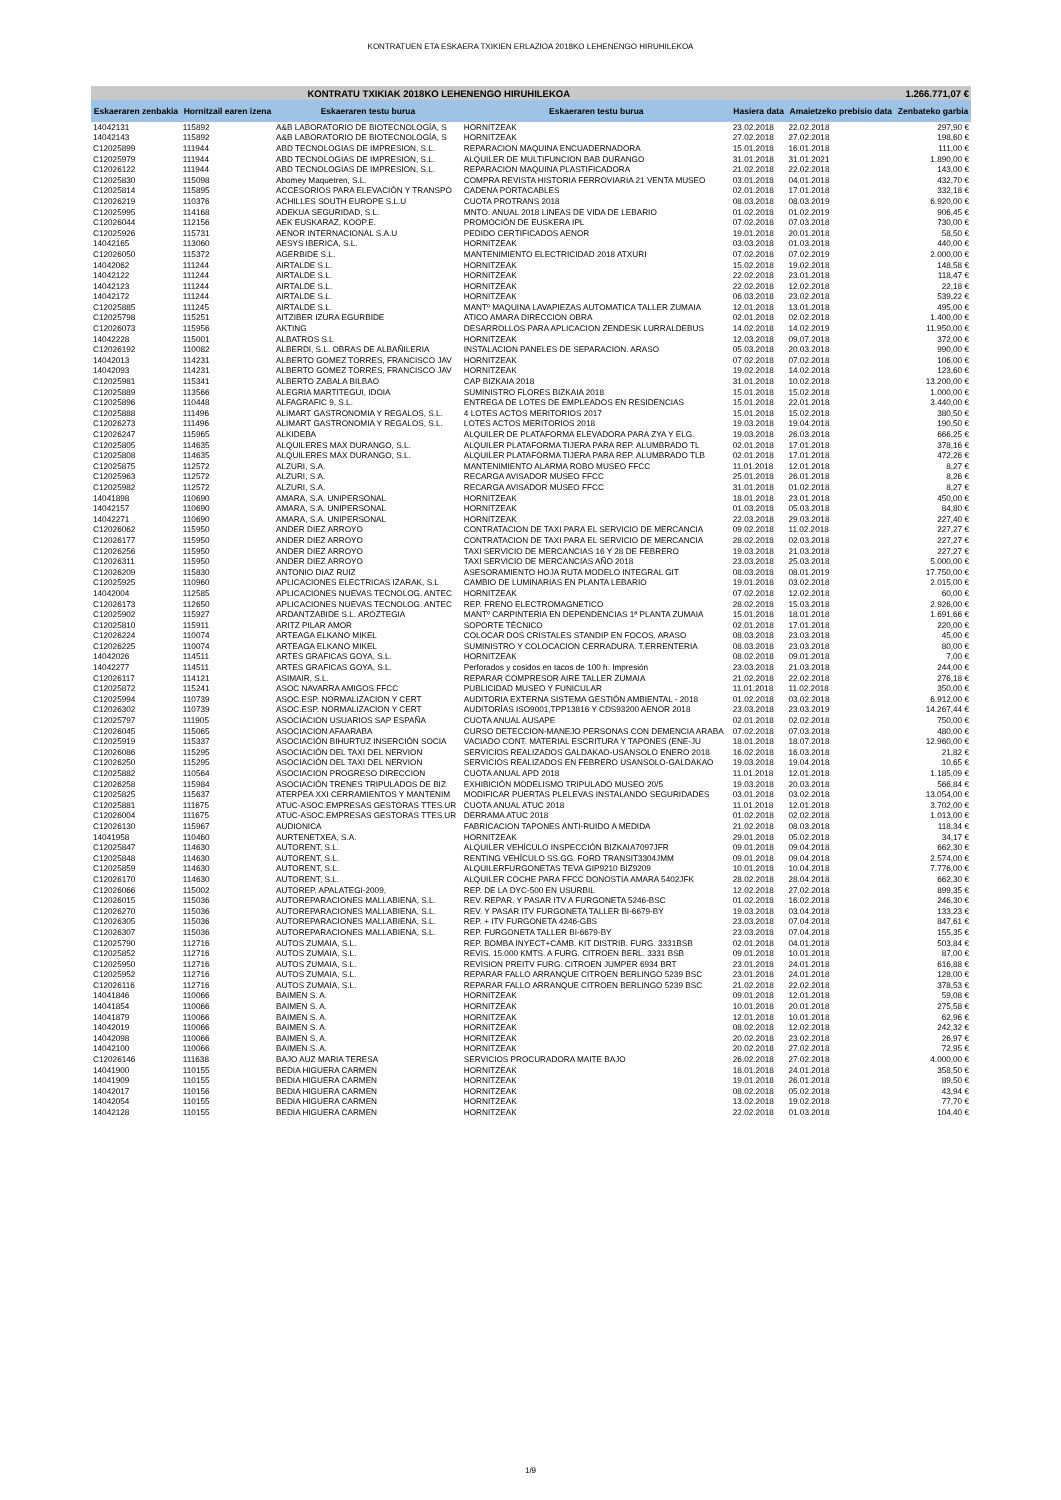KONTRATUEN ETA ESKAERA TXIKIEN ERLAZIOA 2018KO LEHENENGO HIRUHILEKOA
| KONTRATU TXIKIAK 2018KO LEHENENGO HIRUHILEKOA | | | | | 1.266.771,07 € | |
| Eskaeraren zenbakia | Hornitzail earen izena | Eskaeraren testu burua | Eskaeraren testu burua | Hasiera data | Amaietzeko prebisio data | Zenbateko garbia |
| 14042131 | 115892 | A&B LABORATORIO DE BIOTECNOLOGÍA, S | HORNITZEAK | 23.02.2018 | 22.02.2018 | 297,90 € |
| 14042143 | 115892 | A&B LABORATORIO DE BIOTECNOLOGÍA, S | HORNITZEAK | 27.02.2018 | 27.02.2018 | 198,60 € |
| C12025899 | 111944 | ABD TECNOLOGIAS DE IMPRESION, S.L. | REPARACION MAQUINA ENCUADERNADORA | 15.01.2018 | 16.01.2018 | 111,00 € |
| C12025979 | 111944 | ABD TECNOLOGIAS DE IMPRESION, S.L. | ALQUILER DE MULTIFUNCION BAB DURANGO | 31.01.2018 | 31.01.2021 | 1.890,00 € |
| C12026122 | 111944 | ABD TECNOLOGIAS DE IMPRESION, S.L. | REPARACION MAQUINA PLASTIFICADORA | 21.02.2018 | 22.02.2018 | 143,00 € |
| C12025830 | 115098 | Abomey Maquetren, S.L. | COMPRA REVISTA HISTORIA FERROVIARIA 21 VENTA MUSEO | 03.01.2018 | 04.01.2018 | 432,70 € |
| C12025814 | 115895 | ACCESORIOS PARA ELEVACIÓN Y TRANSPO | CADENA PORTACABLES | 02.01.2018 | 17.01.2018 | 332,18 € |
| C12026219 | 110376 | ACHILLES SOUTH EUROPE S.L.U | CUOTA PROTRANS 2018 | 08.03.2018 | 08.03.2019 | 6.920,00 € |
| C12025995 | 114168 | ADEKUA SEGURIDAD, S.L. | MNTO. ANUAL 2018 LINEAS DE VIDA DE LEBARIO | 01.02.2018 | 01.02.2019 | 906,45 € |
| C12026044 | 112156 | AEK EUSKARAZ, KOOP.E. | PROMOCIÓN DE EUSKERA IPL | 07.02.2018 | 07.03.2018 | 730,00 € |
| C12025926 | 115731 | AENOR INTERNACIONAL S.A.U | PEDIDO CERTIFICADOS AENOR | 19.01.2018 | 20.01.2018 | 58,50 € |
| 14042165 | 113060 | AESYS IBERICA, S.L. | HORNITZEAK | 03.03.2018 | 01.03.2018 | 440,00 € |
| C12026050 | 115372 | AGERBIDE S.L. | MANTENIMIENTO ELECTRICIDAD 2018 ATXURI | 07.02.2018 | 07.02.2019 | 2.000,00 € |
| 14042062 | 111244 | AIRTALDE S.L. | HORNITZEAK | 15.02.2018 | 19.02.2018 | 148,58 € |
| 14042122 | 111244 | AIRTALDE S.L. | HORNITZEAK | 22.02.2018 | 23.01.2018 | 118,47 € |
| 14042123 | 111244 | AIRTALDE S.L. | HORNITZEAK | 22.02.2018 | 12.02.2018 | 22,18 € |
| 14042172 | 111244 | AIRTALDE S.L. | HORNITZEAK | 06.03.2018 | 23.02.2018 | 539,22 € |
| C12025885 | 111245 | AIRTALDE S.L. | MANTº MAQUINA LAVAPIEZAS AUTOMATICA TALLER ZUMAIA | 12.01.2018 | 13.01.2018 | 495,00 € |
| C12025798 | 115251 | AITZIBER IZURA EGURBIDE | ATICO AMARA DIRECCION OBRA | 02.01.2018 | 02.02.2018 | 1.400,00 € |
| C12026073 | 115956 | AKTING | DESARROLLOS PARA APLICACION ZENDESK LURRALDEBUS | 14.02.2018 | 14.02.2019 | 11.950,00 € |
| 14042228 | 115001 | ALBATROS S.L | HORNITZEAK | 12.03.2018 | 09.07.2018 | 372,00 € |
| C12026192 | 110082 | ALBERDI, S.L. OBRAS DE ALBAÑILERIA | INSTALACION PANELES DE SEPARACION. ARASO | 05.03.2018 | 20.03.2018 | 990,00 € |
| 14042013 | 114231 | ALBERTO GOMEZ TORRES, FRANCISCO JAV | HORNITZEAK | 07.02.2018 | 07.02.2018 | 106,00 € |
| 14042093 | 114231 | ALBERTO GOMEZ TORRES, FRANCISCO JAV | HORNITZEAK | 19.02.2018 | 14.02.2018 | 123,60 € |
| C12025981 | 115341 | ALBERTO ZABALA BILBAO | CAP BIZKAIA 2018 | 31.01.2018 | 10.02.2018 | 13.200,00 € |
| C12025889 | 113566 | ALEGRIA MARTITEGUI, IDOIA | SUMINISTRO FLORES BIZKAIA 2018 | 15.01.2018 | 15.02.2018 | 1.000,00 € |
| C12025896 | 110448 | ALFAGRAFIC 9, S.L. | ENTREGA DE LOTES DE EMPLEADOS EN RESIDENCIAS | 15.01.2018 | 22.01.2018 | 3.440,00 € |
| C12025888 | 111496 | ALIMART GASTRONOMIA Y REGALOS, S.L. | 4 LOTES ACTOS MERITORIOS 2017 | 15.01.2018 | 15.02.2018 | 380,50 € |
| C12026273 | 111496 | ALIMART GASTRONOMIA Y REGALOS, S.L. | LOTES ACTOS MERITORIOS 2018 | 19.03.2018 | 19.04.2018 | 190,50 € |
| C12026247 | 115965 | ALKIDEBA | ALQUILER DE PLATAFORMA ELEVADORA PARA ZYA Y ELG. | 19.03.2018 | 26.03.2018 | 666,25 € |
| C12025805 | 114635 | ALQUILERES MAX DURANGO, S.L. | ALQUILER PLATAFORMA TIJERA PARA REP. ALUMBRADO TL | 02.01.2018 | 17.01.2018 | 378,16 € |
| C12025808 | 114635 | ALQUILERES MAX DURANGO, S.L. | ALQUILER PLATAFORMA TIJERA PARA REP. ALUMBRADO TLB | 02.01.2018 | 17.01.2018 | 472,26 € |
| C12025875 | 112572 | ALZURI, S.A. | MANTENIMIENTO ALARMA ROBO MUSEO FFCC | 11.01.2018 | 12.01.2018 | 8,27 € |
| C12025963 | 112572 | ALZURI, S.A. | RECARGA AVISADOR MUSEO FFCC | 25.01.2018 | 26.01.2018 | 8,26 € |
| C12025982 | 112572 | ALZURI, S.A. | RECARGA AVISADOR MUSEO FFCC | 31.01.2018 | 01.02.2018 | 8,27 € |
| 14041898 | 110690 | AMARA, S.A. UNIPERSONAL | HORNITZEAK | 18.01.2018 | 23.01.2018 | 450,00 € |
| 14042157 | 110690 | AMARA, S.A. UNIPERSONAL | HORNITZEAK | 01.03.2018 | 05.03.2018 | 84,80 € |
| 14042271 | 110690 | AMARA, S.A. UNIPERSONAL | HORNITZEAK | 22.03.2018 | 29.03.2018 | 227,40 € |
| C12026062 | 115950 | ANDER DIEZ ARROYO | CONTRATACION DE TAXI PARA EL SERVICIO DE MERCANCIA | 09.02.2018 | 11.02.2018 | 227,27 € |
| C12026177 | 115950 | ANDER DIEZ ARROYO | CONTRATACION DE TAXI PARA EL SERVICIO DE MERCANCIA | 28.02.2018 | 02.03.2018 | 227,27 € |
| C12026256 | 115950 | ANDER DIEZ ARROYO | TAXI SERVICIO DE MERCANCIAS 16 Y 28 DE FEBRERO | 19.03.2018 | 21.03.2018 | 227,27 € |
| C12026311 | 115950 | ANDER DIEZ ARROYO | TAXI SERVICIO DE MERCANCIAS AÑO 2018 | 23.03.2018 | 25.03.2018 | 5.000,00 € |
| C12026209 | 115830 | ANTONIO DIAZ RUIZ | ASESORAMIENTO HOJA RUTA MODELO INTEGRAL GIT | 08.03.2018 | 08.01.2019 | 17.750,00 € |
| C12025925 | 110960 | APLICACIONES ELECTRICAS IZARAK, S.L | CAMBIO DE LUMINARIAS EN PLANTA LEBARIO | 19.01.2018 | 03.02.2018 | 2.015,00 € |
| 14042004 | 112585 | APLICACIONES NUEVAS TECNOLOG. ANTEC | HORNITZEAK | 07.02.2018 | 12.02.2018 | 60,00 € |
| C12026173 | 112650 | APLICACIONES NUEVAS TECNOLOG. ANTEC | REP. FRENO ELECTROMAGNETICO | 28.02.2018 | 15.03.2018 | 2.926,00 € |
| C12025902 | 115927 | ARDANTZABIDE S.L. AROZTEGIA | MANTº CARPINTERIA EN DEPENDENCIAS 1ª PLANTA ZUMAIA | 15.01.2018 | 18.01.2018 | 1.691,66 € |
| C12025810 | 115911 | ARITZ PILAR AMOR | SOPORTE TÉCNICO | 02.01.2018 | 17.01.2018 | 220,00 € |
| C12026224 | 110074 | ARTEAGA ELKANO MIKEL | COLOCAR DOS CRISTALES STANDIP EN FOCOS. ARASO | 08.03.2018 | 23.03.2018 | 45,00 € |
| C12026225 | 110074 | ARTEAGA ELKANO MIKEL | SUMINISTRO Y COLOCACION CERRADURA. T.ERRENTERIA | 08.03.2018 | 23.03.2018 | 80,00 € |
| 14042026 | 114511 | ARTES GRAFICAS GOYA, S.L. | HORNITZEAK | 08.02.2018 | 09.01.2018 | 7,00 € |
| 14042277 | 114511 | ARTES GRAFICAS GOYA, S.L. | Perforados y cosidos en tacos de 100 h. Impresión | 23.03.2018 | 21.03.2018 | 244,00 € |
| C12026117 | 114121 | ASIMAIR, S.L. | REPARAR COMPRESOR AIRE TALLER ZUMAIA | 21.02.2018 | 22.02.2018 | 276,18 € |
| C12025872 | 115241 | ASOC NAVARRA AMIGOS FFCC | PUBLICIDAD MUSEO Y FUNICULAR | 11.01.2018 | 11.02.2018 | 350,00 € |
| C12025994 | 110739 | ASOC.ESP. NORMALIZACION Y CERT | AUDITORIA EXTERNA SISTEMA GESTIÓN AMBIENTAL - 2018 | 01.02.2018 | 03.02.2018 | 6.912,00 € |
| C12026302 | 110739 | ASOC.ESP. NORMALIZACION Y CERT | AUDITORÍAS ISO9001,TPP13816 Y CDS93200 AENOR 2018 | 23.03.2018 | 23.03.2019 | 14.267,44 € |
| C12025797 | 111905 | ASOCIACION USUARIOS SAP ESPAÑA | CUOTA ANUAL AUSAPE | 02.01.2018 | 02.02.2018 | 750,00 € |
| C12026045 | 115065 | ASOCIACION AFAARABA | CURSO DETECCION-MANEJO PERSONAS CON DEMENCIA ARABA | 07.02.2018 | 07.03.2018 | 480,00 € |
| C12025919 | 115337 | ASOCIACIÓN BIHURTUZ INSERCIÓN SOCIA | VACIADO CONT. MATERIAL ESCRITURA Y TAPONES (ENE-JU | 18.01.2018 | 18.07.2018 | 12.960,00 € |
| C12026086 | 115295 | ASOCIACIÓN DEL TAXI DEL NERVION | SERVICIOS REALIZADOS GALDAKAO-USANSOLO ENERO 2018 | 16.02.2018 | 16.03.2018 | 21,82 € |
| C12026250 | 115295 | ASOCIACIÓN DEL TAXI DEL NERVION | SERVICIOS REALIZADOS EN FEBRERO USANSOLO-GALDAKAO | 19.03.2018 | 19.04.2018 | 10,65 € |
| C12025882 | 110564 | ASOCIACION PROGRESO DIRECCION | CUOTA ANUAL APD 2018 | 11.01.2018 | 12.01.2018 | 1.185,09 € |
| C12026258 | 115984 | ASOCIACIÓN TRENES TRIPULADOS DE BIZ | EXHIBICIÓN MODELISMO TRIPULADO MUSEO 20/5 | 19.03.2018 | 20.03.2018 | 566,84 € |
| C12025825 | 115637 | ATERPEA XXI CERRAMIENTOS Y MANTENIM | MODIFICAR PUERTAS PLELEVAS INSTALANDO SEGURIDADES | 03.01.2018 | 03.02.2018 | 13.054,00 € |
| C12025881 | 111675 | ATUC-ASOC.EMPRESAS GESTORAS TTES.UR | CUOTA ANUAL ATUC 2018 | 11.01.2018 | 12.01.2018 | 3.702,00 € |
| C12026004 | 111675 | ATUC-ASOC.EMPRESAS GESTORAS TTES.UR | DERRAMA ATUC 2018 | 01.02.2018 | 02.02.2018 | 1.013,00 € |
| C12026130 | 115967 | AUDIONICA | FABRICACION TAPONES ANTI-RUIDO A MEDIDA | 21.02.2018 | 08.03.2018 | 118,34 € |
| 14041958 | 110460 | AURTENETXEA, S.A. | HORNITZEAK | 29.01.2018 | 05.02.2018 | 34,17 € |
| C12025847 | 114630 | AUTORENT, S.L. | ALQUILER VEHÍCULO INSPECCIÓN BIZKAIA7097JFR | 09.01.2018 | 09.04.2018 | 662,30 € |
| C12025848 | 114630 | AUTORENT, S.L. | RENTING VEHÍCULO SS.GG. FORD TRANSIT3304JMM | 09.01.2018 | 09.04.2018 | 2.574,00 € |
| C12025859 | 114630 | AUTORENT, S.L. | ALQUILERFURGONETAS TEVA GIP9210 BIZ9209 | 10.01.2018 | 10.04.2018 | 7.776,00 € |
| C12026170 | 114630 | AUTORENT, S.L. | ALQUILER COCHE PARA FFCC DONOSTIA AMARA 5402JFK | 28.02.2018 | 28.04.2018 | 662,30 € |
| C12026066 | 115002 | AUTOREP. APALATEGI-2009, | REP. DE LA DYC-500 EN USURBIL | 12.02.2018 | 27.02.2018 | 899,35 € |
| C12026015 | 115036 | AUTOREPARACIONES MALLABIENA, S.L. | REV. REPAR. Y PASAR ITV A FURGONETA 5246-BSC | 01.02.2018 | 16.02.2018 | 246,30 € |
| C12026270 | 115036 | AUTOREPARACIONES MALLABIENA, S.L. | REV. Y PASAR ITV FURGONETA TALLER BI-6679-BY | 19.03.2018 | 03.04.2018 | 133,23 € |
| C12026305 | 115036 | AUTOREPARACIONES MALLABIENA, S.L. | REP. + ITV FURGONETA 4246-GBS | 23.03.2018 | 07.04.2018 | 847,61 € |
| C12026307 | 115036 | AUTOREPARACIONES MALLABIENA, S.L. | REP. FURGONETA TALLER BI-6679-BY | 23.03.2018 | 07.04.2018 | 155,35 € |
| C12025790 | 112716 | AUTOS ZUMAIA, S.L. | REP. BOMBA INYECT+CAMB. KIT DISTRIB. FURG. 3331BSB | 02.01.2018 | 04.01.2018 | 503,84 € |
| C12025852 | 112716 | AUTOS ZUMAIA, S.L. | REVIS. 15.000 KMTS. A FURG. CITROEN BERL. 3331 BSB | 09.01.2018 | 10.01.2018 | 87,00 € |
| C12025950 | 112716 | AUTOS ZUMAIA, S.L. | REVISION PREITV FURG. CITROEN JUMPER 6934 BRT | 23.01.2018 | 24.01.2018 | 616,88 € |
| C12025952 | 112716 | AUTOS ZUMAIA, S.L. | REPARAR FALLO ARRANQUE CITROEN BERLINGO 5239 BSC | 23.01.2018 | 24.01.2018 | 128,00 € |
| C12026116 | 112716 | AUTOS ZUMAIA, S.L. | REPARAR FALLO ARRANQUE CITROEN BERLINGO 5239 BSC | 21.02.2018 | 22.02.2018 | 378,53 € |
| 14041846 | 110066 | BAIMEN S. A. | HORNITZEAK | 09.01.2018 | 12.01.2018 | 59,08 € |
| 14041854 | 110066 | BAIMEN S. A. | HORNITZEAK | 10.01.2018 | 20.01.2018 | 275,58 € |
| 14041879 | 110066 | BAIMEN S. A. | HORNITZEAK | 12.01.2018 | 10.01.2018 | 62,96 € |
| 14042019 | 110066 | BAIMEN S. A. | HORNITZEAK | 08.02.2018 | 12.02.2018 | 242,32 € |
| 14042098 | 110066 | BAIMEN S. A. | HORNITZEAK | 20.02.2018 | 23.02.2018 | 26,97 € |
| 14042100 | 110066 | BAIMEN S. A. | HORNITZEAK | 20.02.2018 | 27.02.2018 | 72,95 € |
| C12026146 | 111638 | BAJO AUZ MARIA TERESA | SERVICIOS PROCURADORA MAITE BAJO | 26.02.2018 | 27.02.2018 | 4.000,00 € |
| 14041900 | 110155 | BEDIA HIGUERA CARMEN | HORNITZEAK | 18.01.2018 | 24.01.2018 | 358,50 € |
| 14041909 | 110155 | BEDIA HIGUERA CARMEN | HORNITZEAK | 19.01.2018 | 26.01.2018 | 89,50 € |
| 14042017 | 110156 | BEDIA HIGUERA CARMEN | HORNITZEAK | 08.02.2018 | 05.02.2018 | 43,94 € |
| 14042054 | 110155 | BEDIA HIGUERA CARMEN | HORNITZEAK | 13.02.2018 | 19.02.2018 | 77,70 € |
| 14042128 | 110155 | BEDIA HIGUERA CARMEN | HORNITZEAK | 22.02.2018 | 01.03.2018 | 104,40 € |
1/9